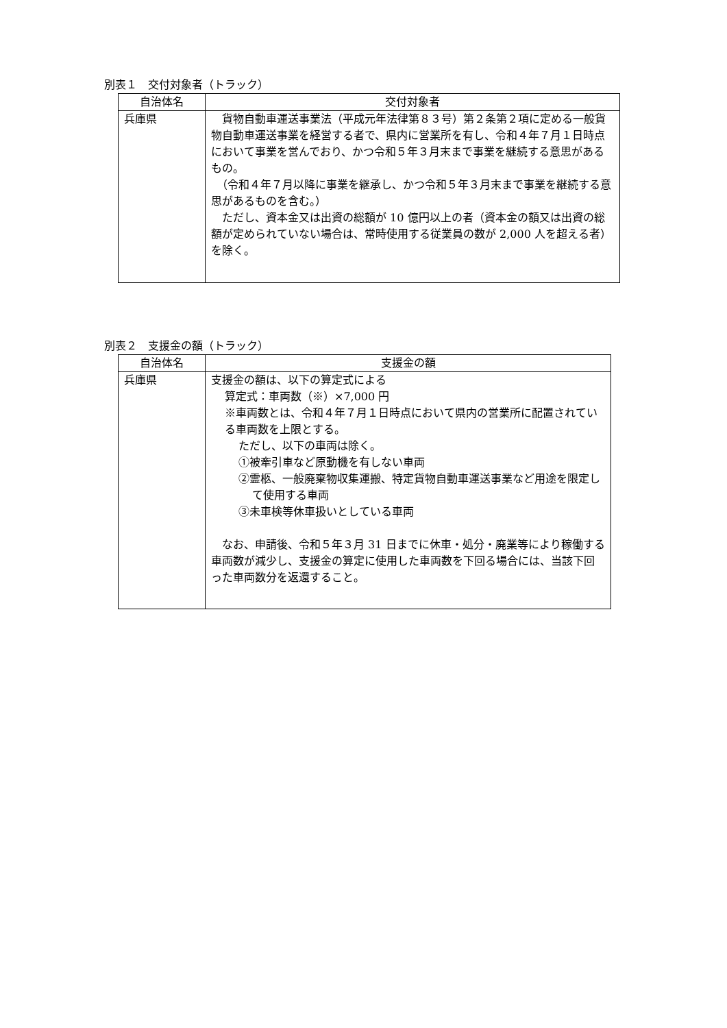別表１　交付対象者（トラック）
| 自治体名 | 交付対象者 |
| --- | --- |
| 兵庫県 | 貨物自動車運送事業法（平成元年法律第８３号）第２条第２項に定める一般貨物自動車運送事業を経営する者で、県内に営業所を有し、令和４年７月１日時点において事業を営んでおり、かつ令和５年３月末まで事業を継続する意思があるもの。 （令和４年７月以降に事業を継承し、かつ令和５年３月末まで事業を継続する意思があるものを含む。） ただし、資本金又は出資の総額が 10 億円以上の者（資本金の額又は出資の総額が定められていない場合は、常時使用する従業員の数が 2,000 人を超える者）を除く。 |
別表２　支援金の額（トラック）
| 自治体名 | 支援金の額 |
| --- | --- |
| 兵庫県 | 支援金の額は、以下の算定式による 算定式：車両数（※）×7,000 円 ※車両数とは、令和４年７月１日時点において県内の営業所に配置されている車両数を上限とする。 ただし、以下の車両は除く。 ①被牽引車など原動機を有しない車両 ②霊柩、一般廃棄物収集運搬、特定貨物自動車運送事業など用途を限定して使用する車両 ③未車検等休車扱いとしている車両 なお、申請後、令和５年３月 31 日までに休車・処分・廃業等により稼働する車両数が減少し、支援金の算定に使用した車両数を下回る場合には、当該下回った車両数分を返還すること。 |